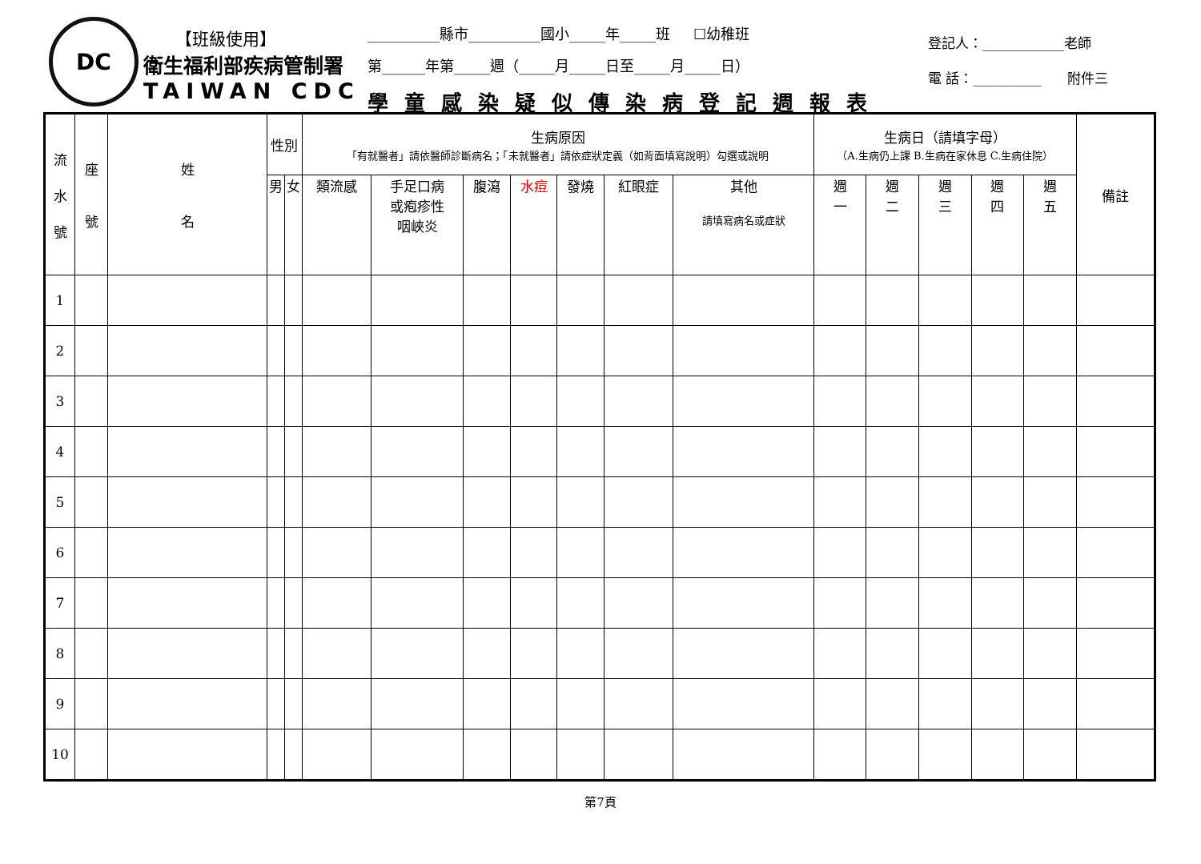DC
【班級使用】
衛生福利部疾病管制署
TAIWAN CDC
__________縣市__________國小_____年_____班 ☐幼稚班
第______年第_____週（_____月_____日至_____月_____日）
學童感染疑似傳染病登記週報表
登記人：____________老師
電 話：__________ 附件三
| 流 水 號 | 座 號 | 姓 名 | 性別 | | 生病原因 「有就醫者」請依醫師診斷病名；「未就醫者」請依症狀定義（如背面填寫說明）勾選或說明 | | | | | | | 生病日（請填字母） （A.生病仍上課 B.生病在家休息 C.生病住院） | | | | | 備註 |
| --- | --- | --- | --- | --- | --- | --- | --- | --- | --- | --- | --- | --- | --- | --- | --- | --- | --- |
| | | | 男 | 女 | 類流感 | 手足口病 或疱疹性 咽峽炎 | 腹瀉 | 水痘 | 發燒 | 紅眼症 | 其他 請填寫病名或症狀 | 週 一 | 週 二 | 週 三 | 週 四 | 週 五 | |
| 1 | | | | | | | | | | | | | | | | | |
| 2 | | | | | | | | | | | | | | | | | |
| 3 | | | | | | | | | | | | | | | | | |
| 4 | | | | | | | | | | | | | | | | | |
| 5 | | | | | | | | | | | | | | | | | |
| 6 | | | | | | | | | | | | | | | | | |
| 7 | | | | | | | | | | | | | | | | | |
| 8 | | | | | | | | | | | | | | | | | |
| 9 | | | | | | | | | | | | | | | | | |
| 10 | | | | | | | | | | | | | | | | | |
第7頁